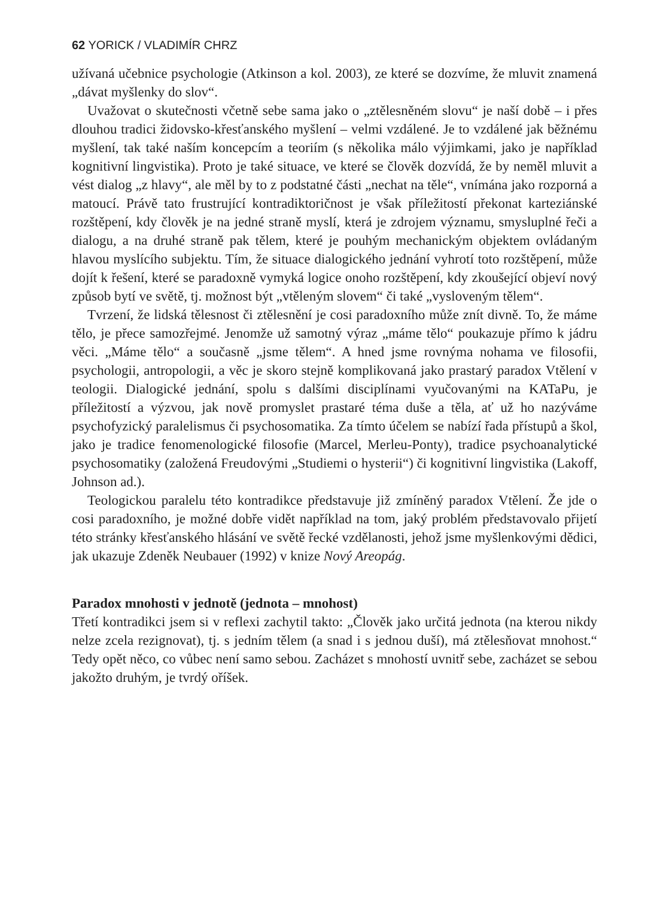62 YORICK / VLADIMÍR CHRZ
užívaná učebnice psychologie (Atkinson a kol. 2003), ze které se dozvíme, že mluvit znamená „dávat myšlenky do slov“.
Uvažovat o skutečnosti včetně sebe sama jako o „ztělesněném slovu“ je naší době – i přes dlouhou tradici židovsko-křesťanského myšlení – velmi vzdálené. Je to vzdálené jak běžnému myšlení, tak také naším koncepcím a teoriím (s několika málo výjimkami, jako je například kognitivní lingvistika). Proto je také situace, ve které se člověk dozvídá, že by neměl mluvit a vést dialog „z hlavy“, ale měl by to z podstatné části „nechat na těle“, vnímána jako rozporná a matoucí. Právě tato frustrující kontradiktoričnost je však příležitostí překonat karteziánské rozštěpení, kdy člověk je na jedné straně myslí, která je zdrojem významu, smysluplné řeči a dialogu, a na druhé straně pak tělem, které je pouhým mechanickým objektem ovládaným hlavou myslícího subjektu. Tím, že situace dialogického jednání vyhrotí toto rozštěpení, může dojít k řešení, které se paradoxně vymyká logice onoho rozštěpení, kdy zkoušející objeví nový způsob bytí ve světě, tj. možnost být „vtěleným slovem“ či také „vysloveným tělem“.
Tvrzení, že lidská tělesnost či ztělesnění je cosi paradoxního může znít divně. To, že máme tělo, je přece samozřejmé. Jenomže už samotný výraz „máme tělo“ poukazuje přímo k jádru věci. „Máme tělo“ a současně „jsme tělem“. A hned jsme rovnýma nohama ve filosofii, psychologii, antropologii, a věc je skoro stejně komplikovaná jako prastarý paradox Vtělení v teologii. Dialogické jednání, spolu s dalšími disciplínami vyučovanými na KATaPu, je příležitostí a výzvou, jak nově promyslet prastaré téma duše a těla, ať už ho nazýváme psychofyzický paralelismus či psychosomatika. Za tímto účelem se nabízí řada přístupů a škol, jako je tradice fenomenologické filosofie (Marcel, Merleu-Ponty), tradice psychoanalytické psychosomatiky (založená Freudovými „Studiemi o hysterii“) či kognitivní lingvistika (Lakoff, Johnson ad.).
Teologickou paralelu této kontradikce představuje již zmíněný paradox Vtělení. Že jde o cosi paradoxního, je možné dobře vidět například na tom, jaký problém představovalo přijetí této stránky křesťanského hlásání ve světě řecké vzdělanosti, jehož jsme myšlenkovými dědici, jak ukazuje Zdeněk Neubauer (1992) v knize Nový Areopág.
Paradox mnohosti v jednotě (jednota – mnohost)
Třetí kontradikci jsem si v reflexi zachytil takto: „Člověk jako určitá jednota (na kterou nikdy nelze zcela rezignovat), tj. s jedním tělem (a snad i s jednou duší), má ztělesňovat mnohost.“ Tedy opět něco, co vůbec není samo sebou. Zacházet s mnohostí uvnitř sebe, zacházet se sebou jakožto druhým, je tvrdý oříšek.